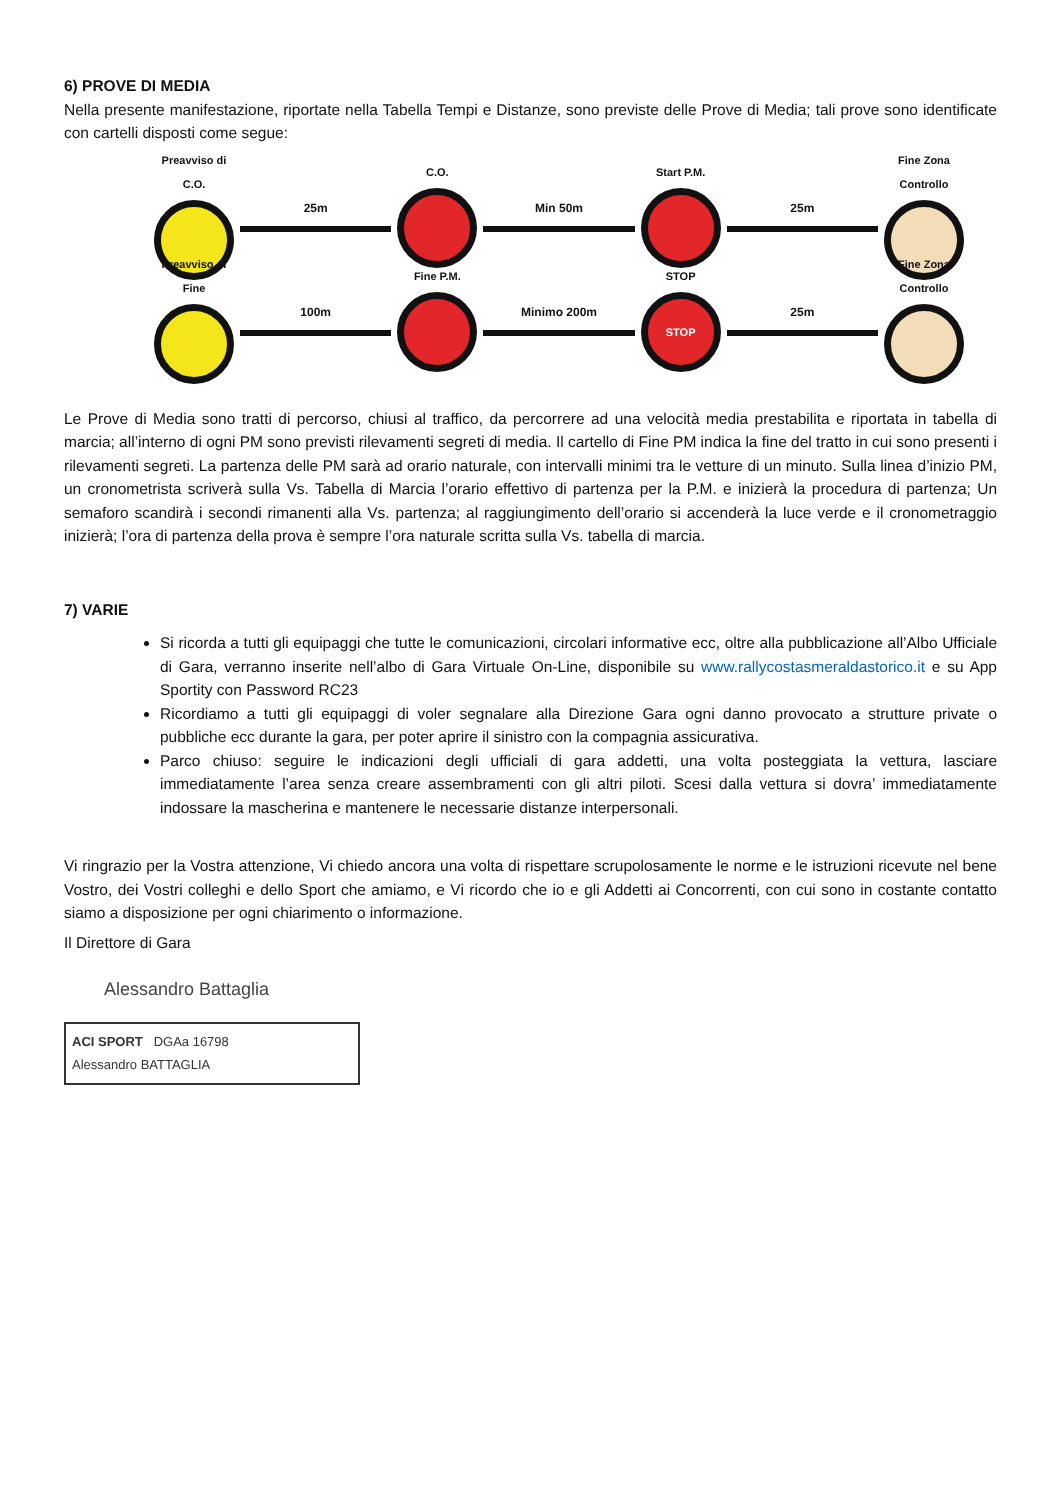6) PROVE DI MEDIA
Nella presente manifestazione, riportate nella Tabella Tempi e Distanze, sono previste delle Prove di Media; tali prove sono identificate con cartelli disposti come segue:
Preavviso di C.O.
25m C.O. Min 50m Start P.M. 25m
Fine Zona Controllo
Preavviso di Fine
100m Fine P.M. Minimo 200m
STOP
STOP
25m
Fine Zona Controllo
Le Prove di Media sono tratti di percorso, chiusi al traffico, da percorrere ad una velocità media prestabilita e riportata in tabella di marcia; all’interno di ogni PM sono previsti rilevamenti segreti di media. Il cartello di Fine PM indica la fine del tratto in cui sono presenti i rilevamenti segreti. La partenza delle PM sarà ad orario naturale, con intervalli minimi tra le vetture di un minuto. Sulla linea d’inizio PM, un cronometrista scriverà sulla Vs. Tabella di Marcia l’orario effettivo di partenza per la P.M. e inizierà la procedura di partenza; Un semaforo scandirà i secondi rimanenti alla Vs. partenza; al raggiungimento dell’orario si accenderà la luce verde e il cronometraggio inizierà; l’ora di partenza della prova è sempre l’ora naturale scritta sulla Vs. tabella di marcia.
7) VARIE
Si ricorda a tutti gli equipaggi che tutte le comunicazioni, circolari informative ecc, oltre alla pubblicazione all’Albo Ufficiale di Gara, verranno inserite nell’albo di Gara Virtuale On-Line, disponibile su www.rallycostasmeraldastorico.it e su App Sportity con Password RC23
Ricordiamo a tutti gli equipaggi di voler segnalare alla Direzione Gara ogni danno provocato a strutture private o pubbliche ecc durante la gara, per poter aprire il sinistro con la compagnia assicurativa.
Parco chiuso: seguire le indicazioni degli ufficiali di gara addetti, una volta posteggiata la vettura, lasciare immediatamente l’area senza creare assembramenti con gli altri piloti. Scesi dalla vettura si dovra’ immediatamente indossare la mascherina e mantenere le necessarie distanze interpersonali.
Vi ringrazio per la Vostra attenzione, Vi chiedo ancora una volta di rispettare scrupolosamente le norme e le istruzioni ricevute nel bene Vostro, dei Vostri colleghi e dello Sport che amiamo, e Vi ricordo che io e gli Addetti ai Concorrenti, con cui sono in costante contatto siamo a disposizione per ogni chiarimento o informazione.
Il Direttore di Gara
Alessandro Battaglia
ACI SPORT DGAa 16798
Alessandro BATTAGLIA